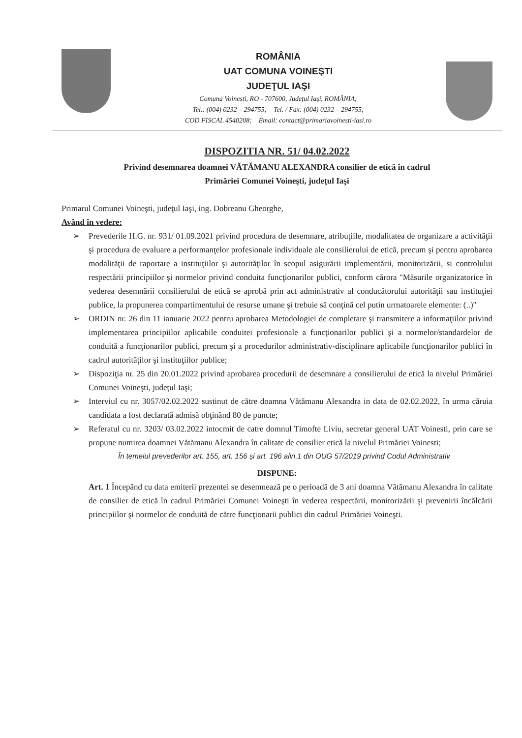ROMÂNIA
UAT COMUNA VOINEŞTI
JUDEŢUL IAŞI
Comuna Voinesti, RO - 707600, Judeţul Iaşi, ROMÂNIA;
Tel.: (004) 0232 – 294755; Tel. / Fax: (004) 0232 – 294755;
COD FISCAL 4540208; Email: contact@primariavoinesti-iasi.ro
DISPOZITIA NR. 51/ 04.02.2022
Privind desemnarea doamnei VĂTĂMANU ALEXANDRA consilier de etică în cadrul
Primăriei Comunei Voineşti, judeţul Iaşi
Primarul Comunei Voineşti, judeţul Iaşi, ing. Dobreanu Gheorghe,
Având în vedere:
➢ Prevederile H.G. nr. 931/ 01.09.2021 privind procedura de desemnare, atribuţiile, modalitatea de organizare a activităţii şi procedura de evaluare a performanţelor profesionale individuale ale consilierului de etică, precum şi pentru aprobarea modalităţii de raportare a instituţiilor şi autorităţilor în scopul asigurării implementării, monitorizării, si controlului respectării principiilor şi normelor privind conduita funcţionarilor publici, conform cărora ''Măsurile organizatorice în vederea desemnării consilierului de etică se aprobă prin act administrativ al conducătorului autorităţii sau instituţiei publice, la propunerea compartimentului de resurse umane şi trebuie să conţină cel putin urmatoarele elemente: (..)''
➢ ORDIN nr. 26 din 11 ianuarie 2022 pentru aprobarea Metodologiei de completare şi transmitere a informaţiilor privind implementarea principiilor aplicabile conduitei profesionale a funcţionarilor publici şi a normelor/standardelor de conduită a funcţionarilor publici, precum şi a procedurilor administrativ-disciplinare aplicabile funcţionarilor publici în cadrul autorităţilor şi instituţiilor publice;
➢ Dispoziţia nr. 25 din 20.01.2022 privind aprobarea procedurii de desemnare a consilierului de etică la nivelul Primăriei Comunei Voineşti, judeţul Iaşi;
➢ Interviul cu nr. 3057/02.02.2022 sustinut de către doamna Vătămanu Alexandra in data de 02.02.2022, în urma căruia candidata a fost declarată admisă obţinând 80 de puncte;
➢ Referatul cu nr. 3203/ 03.02.2022 intocmit de catre domnul Timofte Liviu, secretar general UAT Voinesti, prin care se propune numirea doamnei Vătămanu Alexandra în calitate de consilier etică la nivelul Primăriei Voinesti;
În temeiul prevederilor art. 155, art. 156 şi art. 196 alin.1 din OUG 57/2019 privind Codul Administrativ
DISPUNE:
Art. 1 Începând cu data emiterii prezentei se desemnează pe o perioadă de 3 ani doamna Vătămanu Alexandra în calitate de consilier de etică în cadrul Primăriei Comunei Voineşti în vederea respectării, monitorizării şi prevenirii încălcării principiilor şi normelor de conduită de către funcţionarii publici din cadrul Primăriei Voineşti.